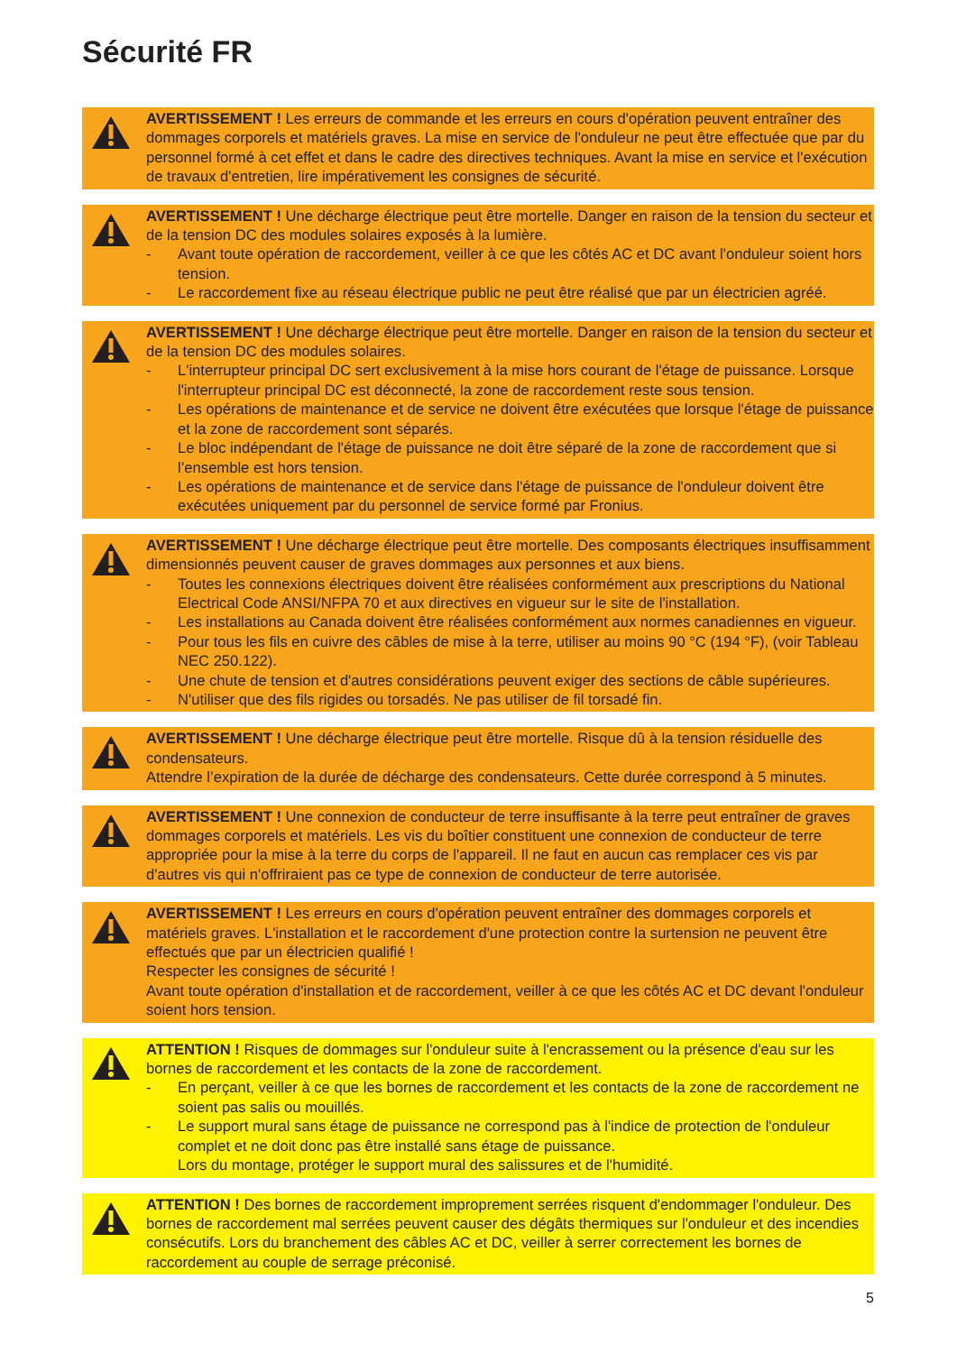Sécurité FR
AVERTISSEMENT ! Les erreurs de commande et les erreurs en cours d'opération peuvent entraîner des dommages corporels et matériels graves. La mise en service de l'onduleur ne peut être effectuée que par du personnel formé à cet effet et dans le cadre des directives techniques. Avant la mise en service et l'exécution de travaux d'entretien, lire impérativement les consignes de sécurité.
AVERTISSEMENT ! Une décharge électrique peut être mortelle. Danger en raison de la tension du secteur et de la tension DC des modules solaires exposés à la lumière.
- Avant toute opération de raccordement, veiller à ce que les côtés AC et DC avant l'onduleur soient hors tension.
- Le raccordement fixe au réseau électrique public ne peut être réalisé que par un électricien agréé.
AVERTISSEMENT ! Une décharge électrique peut être mortelle. Danger en raison de la tension du secteur et de la tension DC des modules solaires.
- L'interrupteur principal DC sert exclusivement à la mise hors courant de l'étage de puissance. Lorsque l'interrupteur principal DC est déconnecté, la zone de raccordement reste sous tension.
- Les opérations de maintenance et de service ne doivent être exécutées que lorsque l'étage de puissance et la zone de raccordement sont séparés.
- Le bloc indépendant de l'étage de puissance ne doit être séparé de la zone de raccordement que si l’ensemble est hors tension.
- Les opérations de maintenance et de service dans l'étage de puissance de l'onduleur doivent être exécutées uniquement par du personnel de service formé par Fronius.
AVERTISSEMENT ! Une décharge électrique peut être mortelle. Des composants électriques insuffisamment dimensionnés peuvent causer de graves dommages aux personnes et aux biens.
- Toutes les connexions électriques doivent être réalisées conformément aux prescriptions du National Electrical Code ANSI/NFPA 70 et aux directives en vigueur sur le site de l'installation.
- Les installations au Canada doivent être réalisées conformément aux normes canadiennes en vigueur.
- Pour tous les fils en cuivre des câbles de mise à la terre, utiliser au moins 90 °C (194 °F), (voir Tableau NEC 250.122).
- Une chute de tension et d'autres considérations peuvent exiger des sections de câble supérieures.
- N'utiliser que des fils rigides ou torsadés. Ne pas utiliser de fil torsadé fin.
AVERTISSEMENT ! Une décharge électrique peut être mortelle. Risque dû à la tension résiduelle des condensateurs.
Attendre l’expiration de la durée de décharge des condensateurs. Cette durée correspond à 5 minutes.
AVERTISSEMENT ! Une connexion de conducteur de terre insuffisante à la terre peut entraîner de graves dommages corporels et matériels. Les vis du boîtier constituent une connexion de conducteur de terre appropriée pour la mise à la terre du corps de l'appareil. Il ne faut en aucun cas remplacer ces vis par d'autres vis qui n'offriraient pas ce type de connexion de conducteur de terre autorisée.
AVERTISSEMENT ! Les erreurs en cours d'opération peuvent entraîner des dommages corporels et matériels graves. L'installation et le raccordement d'une protection contre la surtension ne peuvent être effectués que par un électricien qualifié !
Respecter les consignes de sécurité !
Avant toute opération d'installation et de raccordement, veiller à ce que les côtés AC et DC devant l'onduleur soient hors tension.
ATTENTION ! Risques de dommages sur l'onduleur suite à l'encrassement ou la présence d'eau sur les bornes de raccordement et les contacts de la zone de raccordement.
- En perçant, veiller à ce que les bornes de raccordement et les contacts de la zone de raccordement ne soient pas salis ou mouillés.
- Le support mural sans étage de puissance ne correspond pas à l'indice de protection de l'onduleur complet et ne doit donc pas être installé sans étage de puissance.
Lors du montage, protéger le support mural des salissures et de l'humidité.
ATTENTION ! Des bornes de raccordement improprement serrées risquent d'endommager l'onduleur. Des bornes de raccordement mal serrées peuvent causer des dégâts thermiques sur l'onduleur et des incendies consécutifs. Lors du branchement des câbles AC et DC, veiller à serrer correctement les bornes de raccordement au couple de serrage préconisé.
5